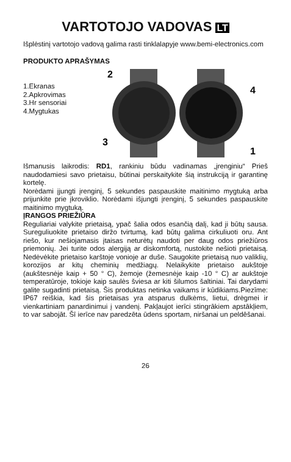VARTOTOJO VADOVAS LT
Išplėstinį vartotojo vadovą galima rasti tinklalapyje www.bemi-electronics.com
PRODUKTO APRAŠYMAS
1.Ekranas
2.Apkrovimas
3.Hr sensoriai
4.Mygtukas
2
3
4
1
Išmanusis laikrodis: RD1, rankiniu būdu vadinamas „įrenginiu“ Prieš naudodamiesi savo prietaisu, būtinai perskaitykite šią instrukciją ir garantinę kortelę.
Norėdami įjungti įrenginį, 5 sekundes paspauskite maitinimo mygtuką arba prijunkite prie įkroviklio. Norėdami išjungti įrenginį, 5 sekundes paspauskite maitinimo mygtuką.
ĮRANGOS PRIEŽIŪRA
Reguliariai valykite prietaisą, ypač šalia odos esančią dalį, kad ji būtų sausa. Sureguliuokite prietaiso diržo tvirtumą, kad būtų galima cirkuliuoti oru. Ant riešo, kur nešiojamasis įtaisas neturėtų naudoti per daug odos priežiūros priemonių. Jei turite odos alergiją ar diskomfortą, nustokite nešioti prietaisą. Nedėvėkite prietaiso karštoje vonioje ar duše. Saugokite prietaisą nuo valiklių, korozijos ar kitų cheminių medžiagų. Nelaikykite prietaiso aukštoje (aukštesnėje kaip + 50 ° C), žemoje (žemesnėje kaip -10 ° C) ar aukštoje temperatūroje, tokioje kaip saulės šviesa ar kiti šilumos šaltiniai. Tai darydami galite sugadinti prietaisą. Šis produktas netinka vaikams ir kūdikiams.Piezīme: IP67 reiškia, kad šis prietaisas yra atsparus dulkėms, lietui, drėgmei ir vienkartiniam panardinimui į vandenį. Pakļaujot ierīci stingrākiem apstākļiem, to var sabojāt. Šī ierīce nav paredzēta ūdens sportam, niršanai un peldēšanai.
26